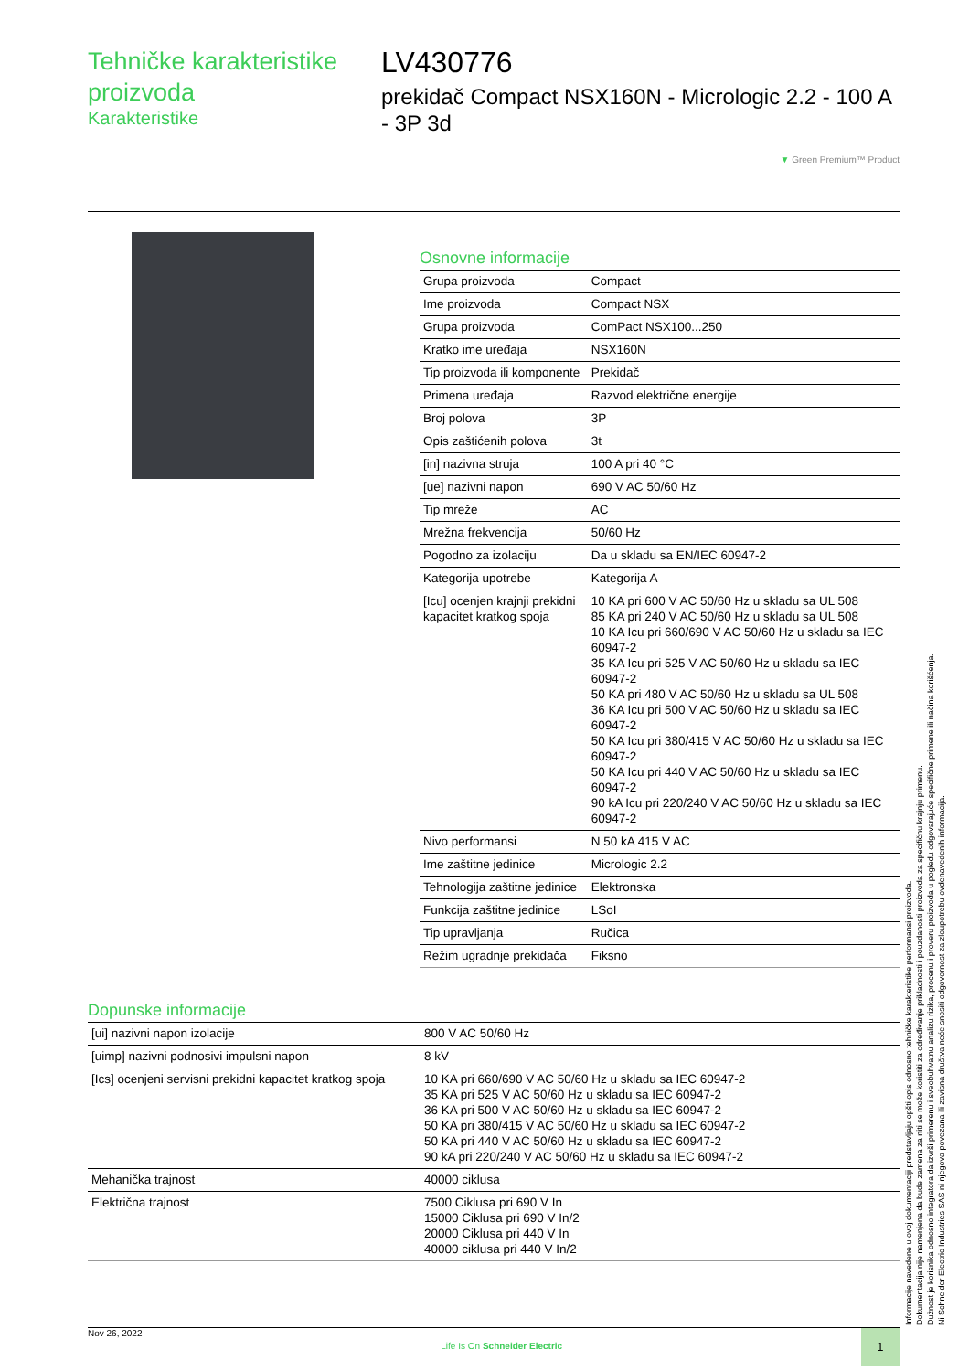Tehničke karakteristike proizvoda
Karakteristike
LV430776
prekidač Compact NSX160N - Micrologic 2.2 - 100 A - 3P 3d
▼ Green Premium™ Product
Osnovne informacije
| Grupa proizvoda | Compact |
| Ime proizvoda | Compact NSX |
| Grupa proizvoda | ComPact NSX100...250 |
| Kratko ime uređaja | NSX160N |
| Tip proizvoda ili komponente | Prekidač |
| Primena uređaja | Razvod električne energije |
| Broj polova | 3P |
| Opis zaštićenih polova | 3t |
| [in] nazivna struja | 100 A pri 40 °C |
| [ue] nazivni napon | 690 V AC 50/60 Hz |
| Tip mreže | AC |
| Mrežna frekvencija | 50/60 Hz |
| Pogodno za izolaciju | Da u skladu sa EN/IEC 60947-2 |
| Kategorija upotrebe | Kategorija A |
| [Icu] ocenjen krajnji prekidni kapacitet kratkog spoja | 10 KA pri 600 V AC 50/60 Hz u skladu sa UL 508 85 KA pri 240 V AC 50/60 Hz u skladu sa UL 508 10 KA Icu pri 660/690 V AC 50/60 Hz u skladu sa IEC 60947-2 35 KA Icu pri 525 V AC 50/60 Hz u skladu sa IEC 60947-2 50 KA pri 480 V AC 50/60 Hz u skladu sa UL 508 36 KA Icu pri 500 V AC 50/60 Hz u skladu sa IEC 60947-2 50 KA Icu pri 380/415 V AC 50/60 Hz u skladu sa IEC 60947-2 50 KA Icu pri 440 V AC 50/60 Hz u skladu sa IEC 60947-2 90 kA Icu pri 220/240 V AC 50/60 Hz u skladu sa IEC 60947-2 |
| Nivo performansi | N 50 kA 415 V AC |
| Ime zaštitne jedinice | Micrologic 2.2 |
| Tehnologija zaštitne jedinice | Elektronska |
| Funkcija zaštitne jedinice | LSoI |
| Tip upravljanja | Ručica |
| Režim ugradnje prekidača | Fiksno |
Dopunske informacije
| [ui] nazivni napon izolacije | 800 V AC 50/60 Hz |
| [uimp] nazivni podnosivi impulsni napon | 8 kV |
| [Ics] ocenjeni servisni prekidni kapacitet kratkog spoja | 10 KA pri 660/690 V AC 50/60 Hz u skladu sa IEC 60947-2 35 KA pri 525 V AC 50/60 Hz u skladu sa IEC 60947-2 36 KA pri 500 V AC 50/60 Hz u skladu sa IEC 60947-2 50 KA pri 380/415 V AC 50/60 Hz u skladu sa IEC 60947-2 50 KA pri 440 V AC 50/60 Hz u skladu sa IEC 60947-2 90 kA pri 220/240 V AC 50/60 Hz u skladu sa IEC 60947-2 |
| Mehanička trajnost | 40000 ciklusa |
| Električna trajnost | 7500 Ciklusa pri 690 V In 15000 Ciklusa pri 690 V In/2 20000 Ciklusa pri 440 V In 40000 ciklusa pri 440 V In/2 |
Informacije navedene u ovoj dokumentaciji predstavljaju opšti opis odnosno tehničke karakteristike performansi proizvoda.
Dokumentacija nije namenjena da bude zamena za niti se može koristiti za određivanje prikladnosti i pouzdanosti proizvoda za specifičnu krajnju primenu.
Dužnost je korisnika odnosno integratora da izvrši primerenu i sveobuhvatnu analizu rizika, procenu i proveru proizvoda u pogledu odgovarajuće specifične primene ili načina korišćenja.
Ni Schneider Electric Industries SAS ni njegova povezana ili zavisna društva neće snositi odgovornost za zloupotrebu ovdenavedenih informacija.
Nov 26, 2022 Life Is On Schneider Electric 1